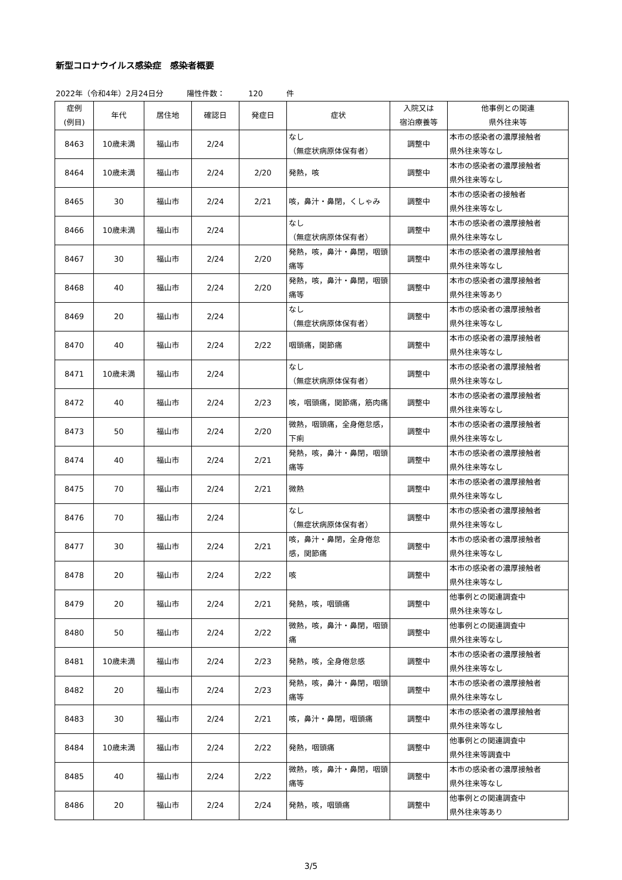新型コロナウイルス感染症　感染者概要
2022年（令和4年）2月24日分 陽性件数： 120 件
| 症例 (例目) | 年代 | 居住地 | 確認日 | 発症日 | 症状 | 入院又は 宿泊療養等 | 他事例との関連 県外往来等 |
| --- | --- | --- | --- | --- | --- | --- | --- |
| 8463 | 10歳未満 | 福山市 | 2/24 | | なし （無症状病原体保有者） | 調整中 | 本市の感染者の濃厚接触者 県外往来等なし |
| 8464 | 10歳未満 | 福山市 | 2/24 | 2/20 | 発熱，咳 | 調整中 | 本市の感染者の濃厚接触者 県外往来等なし |
| 8465 | 30 | 福山市 | 2/24 | 2/21 | 咳，鼻汁・鼻閉，くしゃみ | 調整中 | 本市の感染者の接触者 県外往来等なし |
| 8466 | 10歳未満 | 福山市 | 2/24 | | なし （無症状病原体保有者） | 調整中 | 本市の感染者の濃厚接触者 県外往来等なし |
| 8467 | 30 | 福山市 | 2/24 | 2/20 | 発熱，咳，鼻汁・鼻閉，咽頭痛等 | 調整中 | 本市の感染者の濃厚接触者 県外往来等なし |
| 8468 | 40 | 福山市 | 2/24 | 2/20 | 発熱，咳，鼻汁・鼻閉，咽頭痛等 | 調整中 | 本市の感染者の濃厚接触者 県外往来等あり |
| 8469 | 20 | 福山市 | 2/24 | | なし （無症状病原体保有者） | 調整中 | 本市の感染者の濃厚接触者 県外往来等なし |
| 8470 | 40 | 福山市 | 2/24 | 2/22 | 咽頭痛，関節痛 | 調整中 | 本市の感染者の濃厚接触者 県外往来等なし |
| 8471 | 10歳未満 | 福山市 | 2/24 | | なし （無症状病原体保有者） | 調整中 | 本市の感染者の濃厚接触者 県外往来等なし |
| 8472 | 40 | 福山市 | 2/24 | 2/23 | 咳，咽頭痛，関節痛，筋肉痛 | 調整中 | 本市の感染者の濃厚接触者 県外往来等なし |
| 8473 | 50 | 福山市 | 2/24 | 2/20 | 微熱，咽頭痛，全身倦怠感，下痢 | 調整中 | 本市の感染者の濃厚接触者 県外往来等なし |
| 8474 | 40 | 福山市 | 2/24 | 2/21 | 発熱，咳，鼻汁・鼻閉，咽頭痛等 | 調整中 | 本市の感染者の濃厚接触者 県外往来等なし |
| 8475 | 70 | 福山市 | 2/24 | 2/21 | 微熱 | 調整中 | 本市の感染者の濃厚接触者 県外往来等なし |
| 8476 | 70 | 福山市 | 2/24 | | なし （無症状病原体保有者） | 調整中 | 本市の感染者の濃厚接触者 県外往来等なし |
| 8477 | 30 | 福山市 | 2/24 | 2/21 | 咳，鼻汁・鼻閉，全身倦怠感，関節痛 | 調整中 | 本市の感染者の濃厚接触者 県外往来等なし |
| 8478 | 20 | 福山市 | 2/24 | 2/22 | 咳 | 調整中 | 本市の感染者の濃厚接触者 県外往来等なし |
| 8479 | 20 | 福山市 | 2/24 | 2/21 | 発熱，咳，咽頭痛 | 調整中 | 他事例との関連調査中 県外往来等なし |
| 8480 | 50 | 福山市 | 2/24 | 2/22 | 微熱，咳，鼻汁・鼻閉，咽頭痛 | 調整中 | 他事例との関連調査中 県外往来等なし |
| 8481 | 10歳未満 | 福山市 | 2/24 | 2/23 | 発熱，咳，全身倦怠感 | 調整中 | 本市の感染者の濃厚接触者 県外往来等なし |
| 8482 | 20 | 福山市 | 2/24 | 2/23 | 発熱，咳，鼻汁・鼻閉，咽頭痛等 | 調整中 | 本市の感染者の濃厚接触者 県外往来等なし |
| 8483 | 30 | 福山市 | 2/24 | 2/21 | 咳，鼻汁・鼻閉，咽頭痛 | 調整中 | 本市の感染者の濃厚接触者 県外往来等なし |
| 8484 | 10歳未満 | 福山市 | 2/24 | 2/22 | 発熱，咽頭痛 | 調整中 | 他事例との関連調査中 県外往来等調査中 |
| 8485 | 40 | 福山市 | 2/24 | 2/22 | 微熱，咳，鼻汁・鼻閉，咽頭痛等 | 調整中 | 本市の感染者の濃厚接触者 県外往来等なし |
| 8486 | 20 | 福山市 | 2/24 | 2/24 | 発熱，咳，咽頭痛 | 調整中 | 他事例との関連調査中 県外往来等あり |
3/5